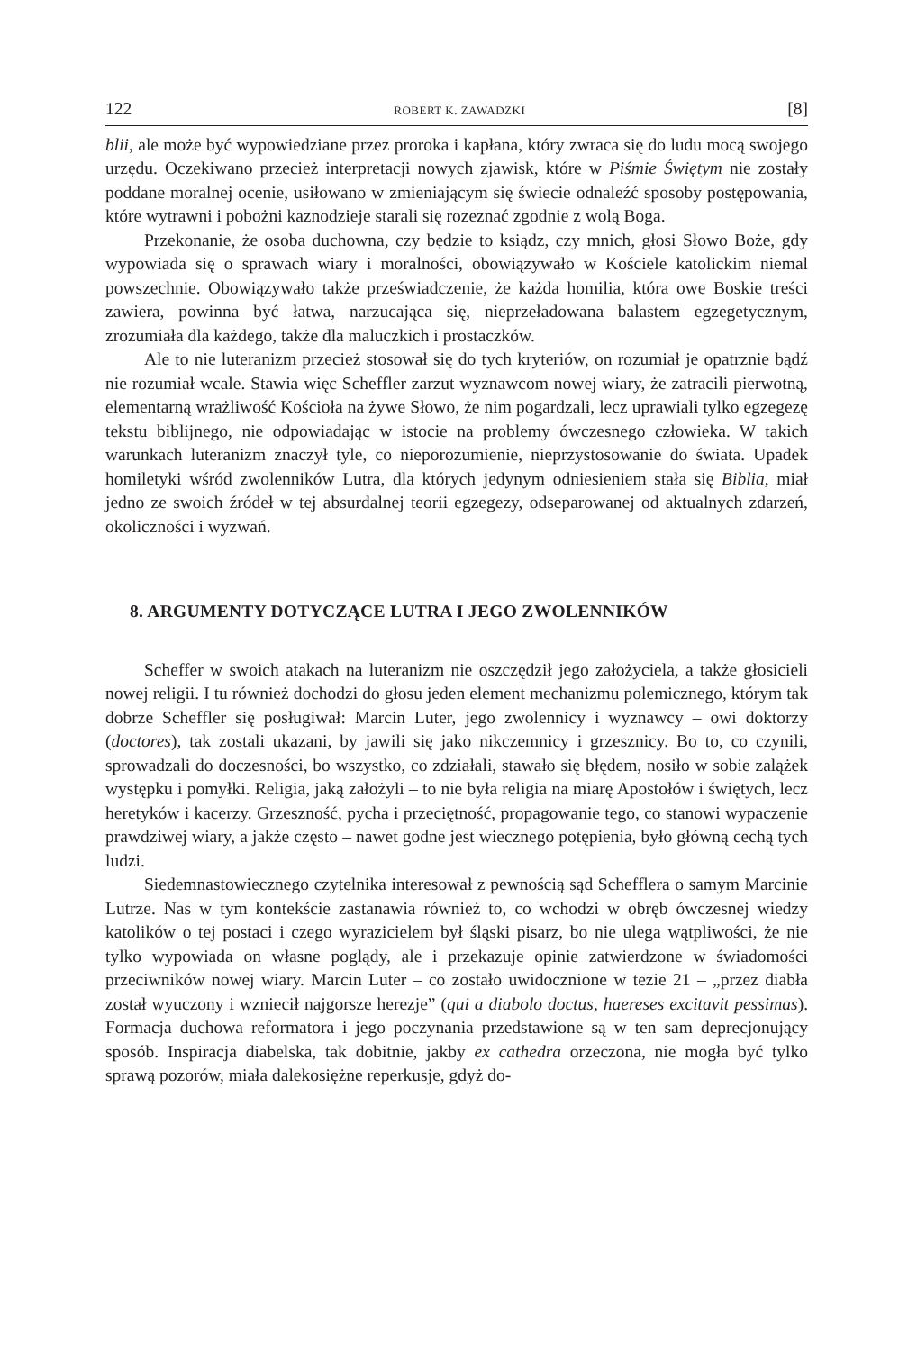122 ROBERT K. ZAWADZKI [8]
blii, ale może być wypowiedziane przez proroka i kapłana, który zwraca się do ludu mocą swojego urzędu. Oczekiwano przecież interpretacji nowych zjawisk, które w Piśmie Świętym nie zostały poddane moralnej ocenie, usiłowano w zmieniającym się świecie odnaleźć sposoby postępowania, które wytrawni i pobożni kaznodzieje starali się rozeznać zgodnie z wolą Boga.
Przekonanie, że osoba duchowna, czy będzie to ksiądz, czy mnich, głosi Słowo Boże, gdy wypowiada się o sprawach wiary i moralności, obowiązywało w Kościele katolickim niemal powszechnie. Obowiązywało także przeświadczenie, że każda homilia, która owe Boskie treści zawiera, powinna być łatwa, narzucająca się, nieprzeładowana balastem egzegetycznym, zrozumiała dla każdego, także dla maluczkich i prostaczków.
Ale to nie luteranizm przecież stosował się do tych kryteriów, on rozumiał je opatrznie bądź nie rozumiał wcale. Stawia więc Scheffler zarzut wyznawcom nowej wiary, że zatracili pierwotną, elementarną wrażliwość Kościoła na żywe Słowo, że nim pogardzali, lecz uprawiali tylko egzegezę tekstu biblijnego, nie odpowiadając w istocie na problemy ówczesnego człowieka. W takich warunkach luteranizm znaczył tyle, co nieporozumienie, nieprzystosowanie do świata. Upadek homiletyki wśród zwolenników Lutra, dla których jedynym odniesieniem stała się Biblia, miał jedno ze swoich źródeł w tej absurdalnej teorii egzegezy, odseparowanej od aktualnych zdarzeń, okoliczności i wyzwań.
8. ARGUMENTY DOTYCZĄCE LUTRA I JEGO ZWOLENNIKÓW
Scheffer w swoich atakach na luteranizm nie oszczędził jego założyciela, a także głosicieli nowej religii. I tu również dochodzi do głosu jeden element mechanizmu polemicznego, którym tak dobrze Scheffler się posługiwał: Marcin Luter, jego zwolennicy i wyznawcy – owi doktorzy (doctores), tak zostali ukazani, by jawili się jako nikczemnicy i grzesznicy. Bo to, co czynili, sprowadzali do doczesności, bo wszystko, co zdziałali, stawało się błędem, nosiło w sobie zalążek występku i pomyłki. Religia, jaką założyli – to nie była religia na miarę Apostołów i świętych, lecz heretyków i kacerzy. Grzeszność, pycha i przeciętność, propagowanie tego, co stanowi wypaczenie prawdziwej wiary, a jakże często – nawet godne jest wiecznego potępienia, było główną cechą tych ludzi.
Siedemnastowiecznego czytelnika interesował z pewnością sąd Schefflera o samym Marcinie Lutrze. Nas w tym kontekście zastanawia również to, co wchodzi w obręb ówczesnej wiedzy katolików o tej postaci i czego wyrazicielem był śląski pisarz, bo nie ulega wątpliwości, że nie tylko wypowiada on własne poglądy, ale i przekazuje opinie zatwierdzone w świadomości przeciwników nowej wiary. Marcin Luter – co zostało uwidocznione w tezie 21 – „przez diabła został wyuczony i wzniecił najgorsze herezje” (qui a diabolo doctus, haereses excitavit pessimas). Formacja duchowa reformatora i jego poczynania przedstawione są w ten sam deprecjonujący sposób. Inspiracja diabelska, tak dobitnie, jakby ex cathedra orzeczona, nie mogła być tylko sprawą pozorów, miała dalekosiężne reperkusje, gdyż do-